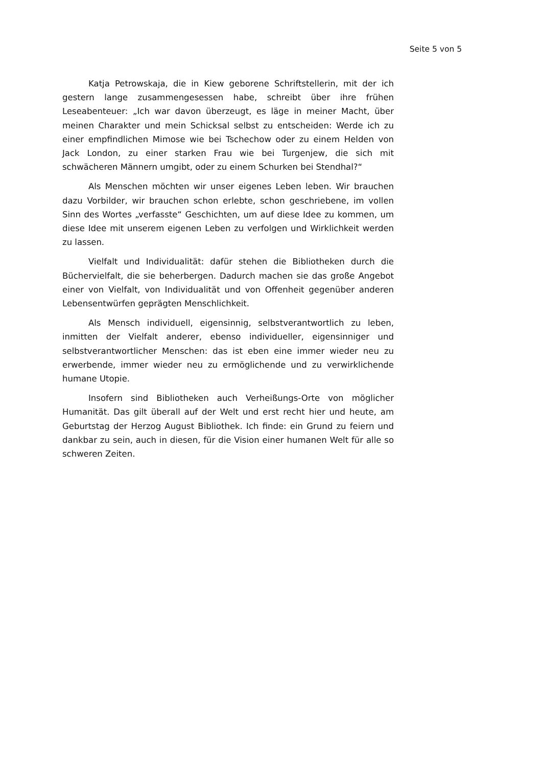Seite 5 von 5
Katja Petrowskaja, die in Kiew geborene Schriftstellerin, mit der ich gestern lange zusammengesessen habe, schreibt über ihre frühen Leseabenteuer: „Ich war davon überzeugt, es läge in meiner Macht, über meinen Charakter und mein Schicksal selbst zu entscheiden: Werde ich zu einer empfindlichen Mimose wie bei Tschechow oder zu einem Helden von Jack London, zu einer starken Frau wie bei Turgenjew, die sich mit schwächeren Männern umgibt, oder zu einem Schurken bei Stendhal?“
Als Menschen möchten wir unser eigenes Leben leben. Wir brauchen dazu Vorbilder, wir brauchen schon erlebte, schon geschriebene, im vollen Sinn des Wortes „verfasste“ Geschichten, um auf diese Idee zu kommen, um diese Idee mit unserem eigenen Leben zu verfolgen und Wirklichkeit werden zu lassen.
Vielfalt und Individualität: dafür stehen die Bibliotheken durch die Büchervielfalt, die sie beherbergen. Dadurch machen sie das große Angebot einer von Vielfalt, von Individualität und von Offenheit gegenüber anderen Lebensentwürfen geprägten Menschlichkeit.
Als Mensch individuell, eigensinnig, selbstverantwortlich zu leben, inmitten der Vielfalt anderer, ebenso individueller, eigensinniger und selbstverantwortlicher Menschen: das ist eben eine immer wieder neu zu erwerbende, immer wieder neu zu ermöglichende und zu verwirklichende humane Utopie.
Insofern sind Bibliotheken auch Verheißungs-Orte von möglicher Humanität. Das gilt überall auf der Welt und erst recht hier und heute, am Geburtstag der Herzog August Bibliothek. Ich finde: ein Grund zu feiern und dankbar zu sein, auch in diesen, für die Vision einer humanen Welt für alle so schweren Zeiten.